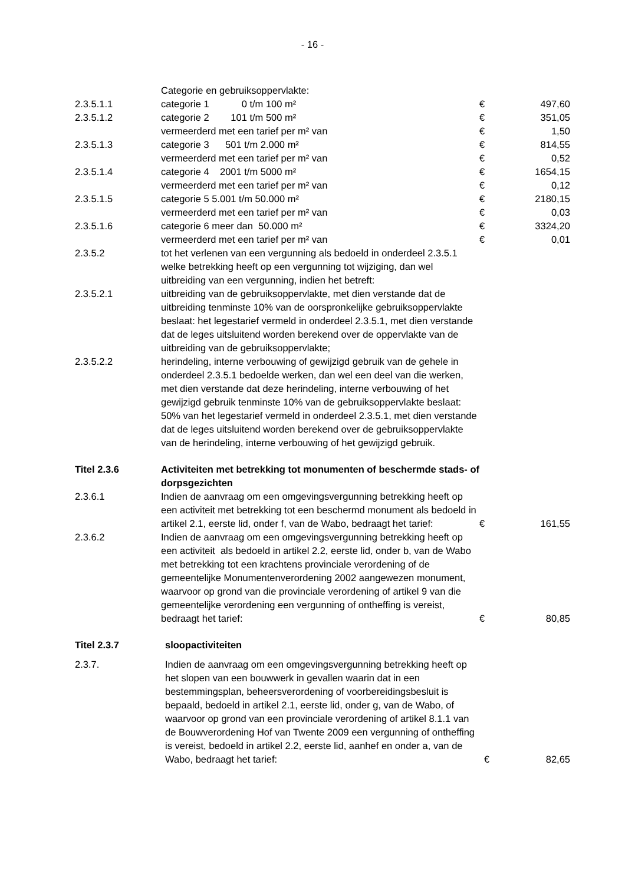- 16 -
| | Categorie en gebruiksoppervlakte: | | |
| 2.3.5.1.1 | categorie 1 0 t/m 100 m² | € | 497,60 |
| 2.3.5.1.2 | categorie 2 101 t/m 500 m² | € | 351,05 |
| | vermeerderd met een tarief per m² van | € | 1,50 |
| 2.3.5.1.3 | categorie 3 501 t/m 2.000 m² | € | 814,55 |
| | vermeerderd met een tarief per m² van | € | 0,52 |
| 2.3.5.1.4 | categorie 4 2001 t/m 5000 m² | € | 1654,15 |
| | vermeerderd met een tarief per m² van | € | 0,12 |
| 2.3.5.1.5 | categorie 5 5.001 t/m 50.000 m² | € | 2180,15 |
| | vermeerderd met een tarief per m² van | € | 0,03 |
| 2.3.5.1.6 | categorie 6 meer dan 50.000 m² | € | 3324,20 |
| | vermeerderd met een tarief per m² van | € | 0,01 |
| 2.3.5.2 | tot het verlenen van een vergunning als bedoeld in onderdeel 2.3.5.1 welke betrekking heeft op een vergunning tot wijziging, dan wel uitbreiding van een vergunning, indien het betreft: | | |
| 2.3.5.2.1 | uitbreiding van de gebruiksoppervlakte, met dien verstande dat de uitbreiding tenminste 10% van de oorspronkelijke gebruiksoppervlakte beslaat: het legestarief vermeld in onderdeel 2.3.5.1, met dien verstande dat de leges uitsluitend worden berekend over de oppervlakte van de uitbreiding van de gebruiksoppervlakte; | | |
| 2.3.5.2.2 | herindeling, interne verbouwing of gewijzigd gebruik van de gehele in onderdeel 2.3.5.1 bedoelde werken, dan wel een deel van die werken, met dien verstande dat deze herindeling, interne verbouwing of het gewijzigd gebruik tenminste 10% van de gebruiksoppervlakte beslaat: 50% van het legestarief vermeld in onderdeel 2.3.5.1, met dien verstande dat de leges uitsluitend worden berekend over de gebruiksoppervlakte van de herindeling, interne verbouwing of het gewijzigd gebruik. | | |
| Titel 2.3.6 | Activiteiten met betrekking tot monumenten of beschermde stads- of dorpsgezichten | | |
| 2.3.6.1 | Indien de aanvraag om een omgevingsvergunning betrekking heeft op een activiteit met betrekking tot een beschermd monument als bedoeld in artikel 2.1, eerste lid, onder f, van de Wabo, bedraagt het tarief: | € | 161,55 |
| 2.3.6.2 | Indien de aanvraag om een omgevingsvergunning betrekking heeft op een activiteit als bedoeld in artikel 2.2, eerste lid, onder b, van de Wabo met betrekking tot een krachtens provinciale verordening of de gemeentelijke Monumentenverordening 2002 aangewezen monument, waarvoor op grond van die provinciale verordening of artikel 9 van die gemeentelijke verordening een vergunning of ontheffing is vereist, bedraagt het tarief: | € | 80,85 |
| Titel 2.3.7 | sloopactiviteiten | | |
| 2.3.7. | Indien de aanvraag om een omgevingsvergunning betrekking heeft op het slopen van een bouwwerk in gevallen waarin dat in een bestemmingsplan, beheersverordening of voorbereidingsbesluit is bepaald, bedoeld in artikel 2.1, eerste lid, onder g, van de Wabo, of waarvoor op grond van een provinciale verordening of artikel 8.1.1 van de Bouwverordening Hof van Twente 2009 een vergunning of ontheffing is vereist, bedoeld in artikel 2.2, eerste lid, aanhef en onder a, van de Wabo, bedraagt het tarief: | € | 82,65 |